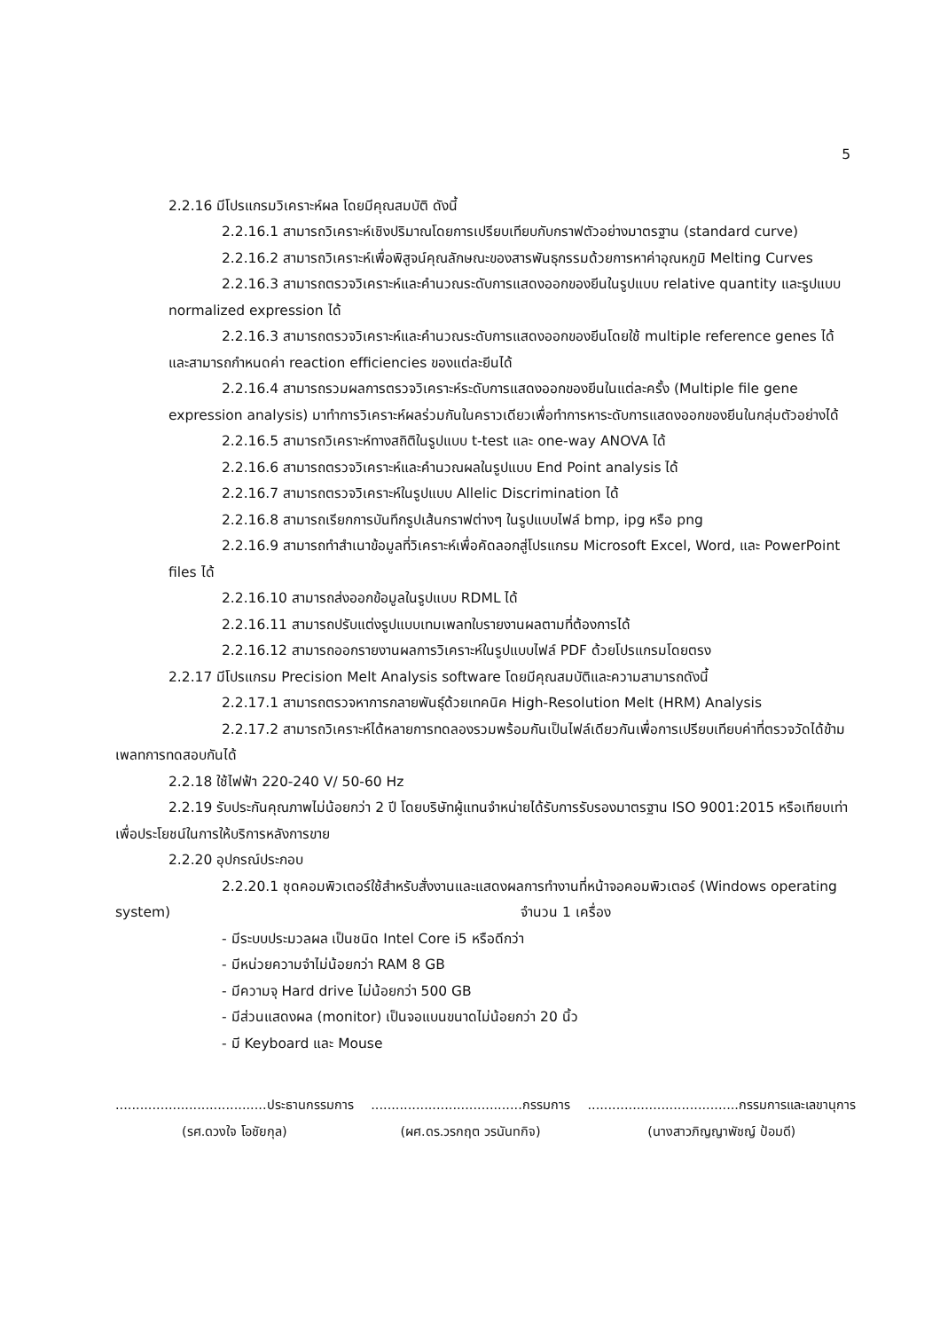5
2.2.16 มีโปรแกรมวิเคราะห์ผล โดยมีคุณสมบัติ ดังนี้
2.2.16.1 สามารถวิเคราะห์เชิงปริมาณโดยการเปรียบเทียบกับกราฟตัวอย่างมาตรฐาน (standard curve)
2.2.16.2 สามารถวิเคราะห์เพื่อพิสูจน์คุณลักษณะของสารพันธุกรรมด้วยการหาค่าอุณหภูมิ Melting Curves
2.2.16.3 สามารถตรวจวิเคราะห์และคำนวณระดับการแสดงออกของยีนในรูปแบบ relative quantity และรูปแบบ normalized expression ได้
2.2.16.3 สามารถตรวจวิเคราะห์และคำนวณระดับการแสดงออกของยีนโดยใช้ multiple reference genes ได้ และสามารถกำหนดค่า reaction efficiencies ของแต่ละยีนได้
2.2.16.4 สามารถรวมผลการตรวจวิเคราะห์ระดับการแสดงออกของยีนในแต่ละครั้ง (Multiple file gene expression analysis) มาทำการวิเคราะห์ผลร่วมกันในคราวเดียวเพื่อทำการหาระดับการแสดงออกของยีนในกลุ่มตัวอย่างได้
2.2.16.5 สามารถวิเคราะห์ทางสถิติในรูปแบบ t-test และ one-way ANOVA ได้
2.2.16.6 สามารถตรวจวิเคราะห์และคำนวณผลในรูปแบบ End Point analysis ได้
2.2.16.7 สามารถตรวจวิเคราะห์ในรูปแบบ Allelic Discrimination ได้
2.2.16.8 สามารถเรียกการบันทึกรูปเส้นกราฟต่างๆ ในรูปแบบไฟล์ bmp, ipg หรือ png
2.2.16.9 สามารถทำสำเนาข้อมูลที่วิเคราะห์เพื่อคัดลอกสู่โปรแกรม Microsoft Excel, Word, และ PowerPoint files ได้
2.2.16.10 สามารถส่งออกข้อมูลในรูปแบบ RDML ได้
2.2.16.11 สามารถปรับแต่งรูปแบบเทมเพลทใบรายงานผลตามที่ต้องการได้
2.2.16.12 สามารถออกรายงานผลการวิเคราะห์ในรูปแบบไฟล์ PDF ด้วยโปรแกรมโดยตรง
2.2.17 มีโปรแกรม Precision Melt Analysis software โดยมีคุณสมบัติและความสามารถดังนี้
2.2.17.1 สามารถตรวจหาการกลายพันธุ์ด้วยเทคนิค High-Resolution Melt (HRM) Analysis
2.2.17.2 สามารถวิเคราะห์ได้หลายการทดลองรวมพร้อมกันเป็นไฟล์เดียวกันเพื่อการเปรียบเทียบค่าที่ตรวจวัดได้ข้ามเพลทการทดสอบกันได้
2.2.18 ใช้ไฟฟ้า 220-240 V/ 50-60 Hz
2.2.19 รับประกันคุณภาพไม่น้อยกว่า 2 ปี โดยบริษัทผู้แทนจำหน่ายได้รับการรับรองมาตรฐาน ISO 9001:2015 หรือเทียบเท่า เพื่อประโยชน์ในการให้บริการหลังการขาย
2.2.20 อุปกรณ์ประกอบ
2.2.20.1 ชุดคอมพิวเตอร์ใช้สำหรับสั่งงานและแสดงผลการทำงานที่หน้าจอคอมพิวเตอร์ (Windows operating system) จำนวน 1 เครื่อง
- มีระบบประมวลผล เป็นชนิด Intel Core i5 หรือดีกว่า
- มีหน่วยความจำไม่น้อยกว่า RAM 8 GB
- มีความจุ Hard drive ไม่น้อยกว่า 500 GB
- มีส่วนแสดงผล (monitor) เป็นจอแบนขนาดไม่น้อยกว่า 20 นิ้ว
- มี Keyboard และ Mouse
.....................................ประธานกรรมการ
(รศ.ดวงใจ โอชัยกุล)
.....................................กรรมการ
(ผศ.ดร.วรกฤต วรนันทกิจ)
.....................................กรรมการและเลขานุการ
(นางสาวภิญญาพัชญ์ ป้อมดี)